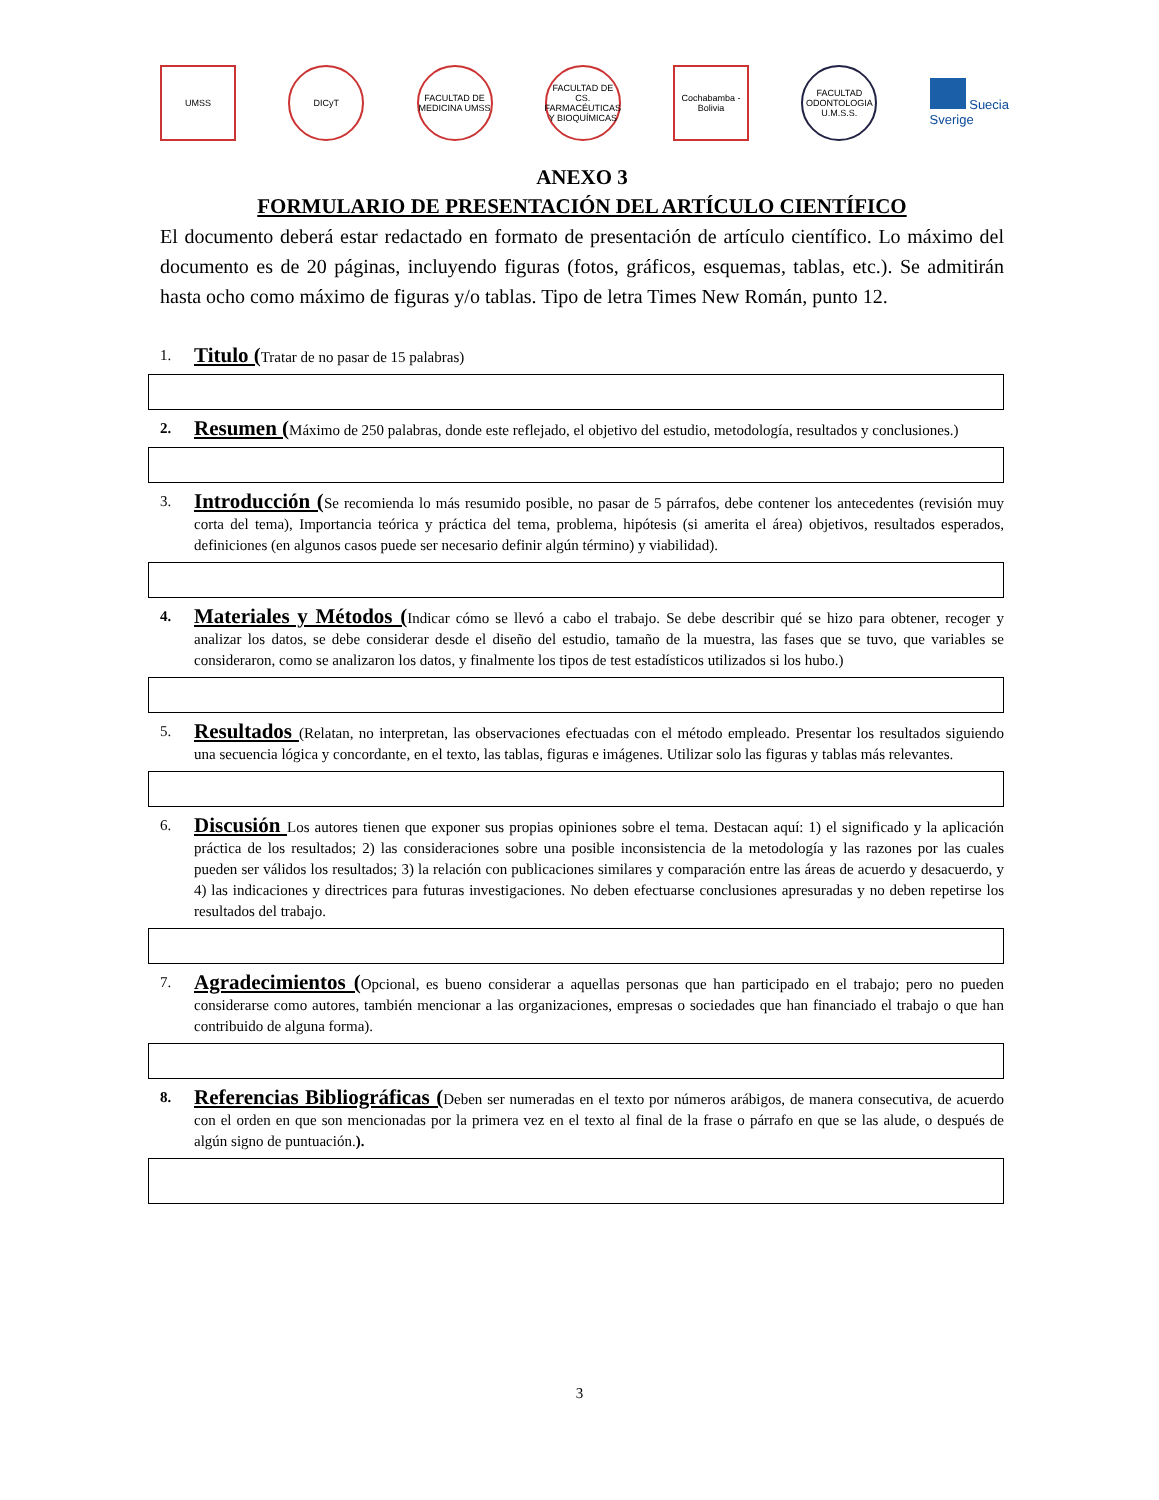UMSS DICyT
FACULTAD DE MEDICINA UMSS
FACULTAD DE CS. FARMACÉUTICAS Y BIOQUÍMICAS
Cochabamba - Bolivia
FACULTAD ODONTOLOGIA U.M.S.S.
Suecia
Sverige
ANEXO 3
FORMULARIO DE PRESENTACIÓN DEL ARTÍCULO CIENTÍFICO
El documento deberá estar redactado en formato de presentación de artículo científico. Lo máximo del documento es de 20 páginas, incluyendo figuras (fotos, gráficos, esquemas, tablas, etc.). Se admitirán hasta ocho como máximo de figuras y/o tablas. Tipo de letra Times New Román, punto 12.
1.
Titulo (Tratar de no pasar de 15 palabras)
2.
Resumen (Máximo de 250 palabras, donde este reflejado, el objetivo del estudio, metodología, resultados y conclusiones.)
3.
Introducción (Se recomienda lo más resumido posible, no pasar de 5 párrafos, debe contener los antecedentes (revisión muy corta del tema), Importancia teórica y práctica del tema, problema, hipótesis (si amerita el área) objetivos, resultados esperados, definiciones (en algunos casos puede ser necesario definir algún término) y viabilidad).
4.
Materiales y Métodos (Indicar cómo se llevó a cabo el trabajo. Se debe describir qué se hizo para obtener, recoger y analizar los datos, se debe considerar desde el diseño del estudio, tamaño de la muestra, las fases que se tuvo, que variables se consideraron, como se analizaron los datos, y finalmente los tipos de test estadísticos utilizados si los hubo.)
5.
Resultados (Relatan, no interpretan, las observaciones efectuadas con el método empleado. Presentar los resultados siguiendo una secuencia lógica y concordante, en el texto, las tablas, figuras e imágenes. Utilizar solo las figuras y tablas más relevantes.
6.
Discusión Los autores tienen que exponer sus propias opiniones sobre el tema. Destacan aquí: 1) el significado y la aplicación práctica de los resultados; 2) las consideraciones sobre una posible inconsistencia de la metodología y las razones por las cuales pueden ser válidos los resultados; 3) la relación con publicaciones similares y comparación entre las áreas de acuerdo y desacuerdo, y 4) las indicaciones y directrices para futuras investigaciones. No deben efectuarse conclusiones apresuradas y no deben repetirse los resultados del trabajo.
7.
Agradecimientos (Opcional, es bueno considerar a aquellas personas que han participado en el trabajo; pero no pueden considerarse como autores, también mencionar a las organizaciones, empresas o sociedades que han financiado el trabajo o que han contribuido de alguna forma).
8.
Referencias Bibliográficas (Deben ser numeradas en el texto por números arábigos, de manera consecutiva, de acuerdo con el orden en que son mencionadas por la primera vez en el texto al final de la frase o párrafo en que se las alude, o después de algún signo de puntuación.).
3